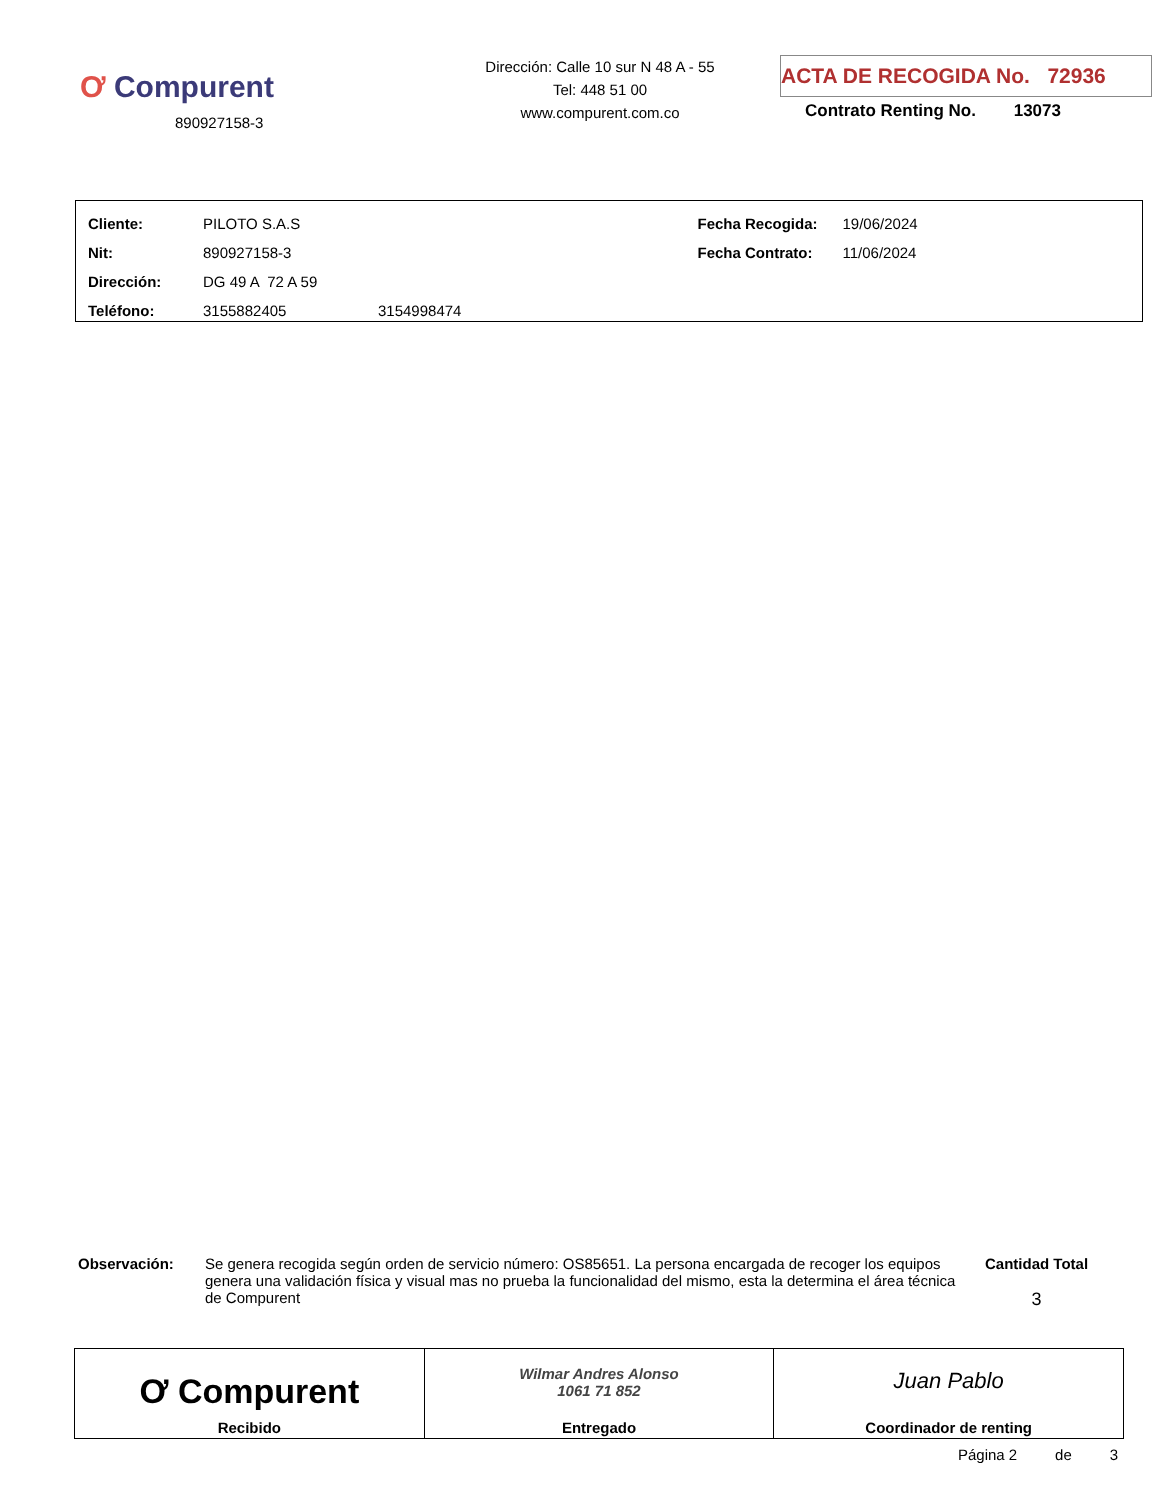Ơ Compurent
890927158-3
Dirección: Calle 10 sur N 48 A - 55
Tel: 448 51 00
www.compurent.com.co
ACTA DE RECOGIDA No. 72936
Contrato Renting No. 13073
| Cliente: | PILOTO S.A.S | | Fecha Recogida: | 19/06/2024 |
| Nit: | 890927158-3 | | Fecha Contrato: | 11/06/2024 |
| Dirección: | DG 49 A 72 A 59 | | | |
| Teléfono: | 3155882405 | 3154998474 | | |
Observación: Se genera recogida según orden de servicio número: OS85651. La persona encargada de recoger los equipos genera una validación física y visual mas no prueba la funcionalidad del mismo, esta la determina el área técnica de Compurent
Cantidad Total
3
| Ơ Compurent Recibido | Wilmar Andres Alonso 1061 71 852 Entregado | Juan Pablo Coordinador de renting |
Página 2 de 3